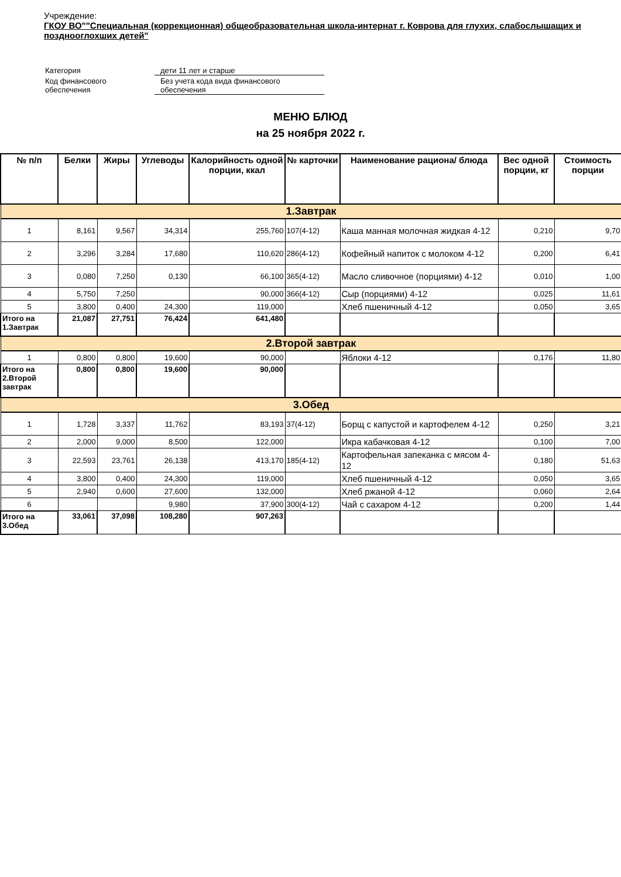Учреждение:
ГКОУ ВО""Специальная (коррекционная) общеобразовательная школа-интернат г. Коврова для глухих, слабослышащих и позднооглохших детей"
| Категория | дети 11 лет и старше |
| Код финансового обеспечения | Без учета кода вида финансового обеспечения |
МЕНЮ БЛЮД
на 25 ноября 2022 г.
| № п/п | Белки | Жиры | Углеводы | Калорийность одной порции, ккал | № карточки | Наименование рациона/ блюда | Вес одной порции, кг | Стоимость порции |
| --- | --- | --- | --- | --- | --- | --- | --- | --- |
| 1.Завтрак | | | | | | | | |
| 1 | 8,161 | 9,567 | 34,314 | 255,760 | 107(4-12) | Каша манная молочная жидкая 4-12 | 0,210 | 9,70 |
| 2 | 3,296 | 3,284 | 17,680 | 110,620 | 286(4-12) | Кофейный напиток с молоком 4-12 | 0,200 | 6,41 |
| 3 | 0,080 | 7,250 | 0,130 | 66,100 | 365(4-12) | Масло сливочное (порциями) 4-12 | 0,010 | 1,00 |
| 4 | 5,750 | 7,250 | | 90,000 | 366(4-12) | Сыр (порциями) 4-12 | 0,025 | 11,61 |
| 5 | 3,800 | 0,400 | 24,300 | 119,000 | | Хлеб пшеничный 4-12 | 0,050 | 3,65 |
| Итого на 1.Завтрак | 21,087 | 27,751 | 76,424 | 641,480 | | | | |
| 2.Второй завтрак | | | | | | | | |
| 1 | 0,800 | 0,800 | 19,600 | 90,000 | | Яблоки 4-12 | 0,176 | 11,80 |
| Итого на 2.Второй завтрак | 0,800 | 0,800 | 19,600 | 90,000 | | | | |
| 3.Обед | | | | | | | | |
| 1 | 1,728 | 3,337 | 11,762 | 83,193 | 37(4-12) | Борщ с капустой и картофелем 4-12 | 0,250 | 3,21 |
| 2 | 2,000 | 9,000 | 8,500 | 122,000 | | Икра кабачковая 4-12 | 0,100 | 7,00 |
| 3 | 22,593 | 23,761 | 26,138 | 413,170 | 185(4-12) | Картофельная запеканка с мясом 4-12 | 0,180 | 51,63 |
| 4 | 3,800 | 0,400 | 24,300 | 119,000 | | Хлеб пшеничный 4-12 | 0,050 | 3,65 |
| 5 | 2,940 | 0,600 | 27,600 | 132,000 | | Хлеб ржаной 4-12 | 0,060 | 2,64 |
| 6 | | | 9,980 | 37,900 | 300(4-12) | Чай с сахаром 4-12 | 0,200 | 1,44 |
| Итого на 3.Обед | 33,061 | 37,098 | 108,280 | 907,263 | | | | |